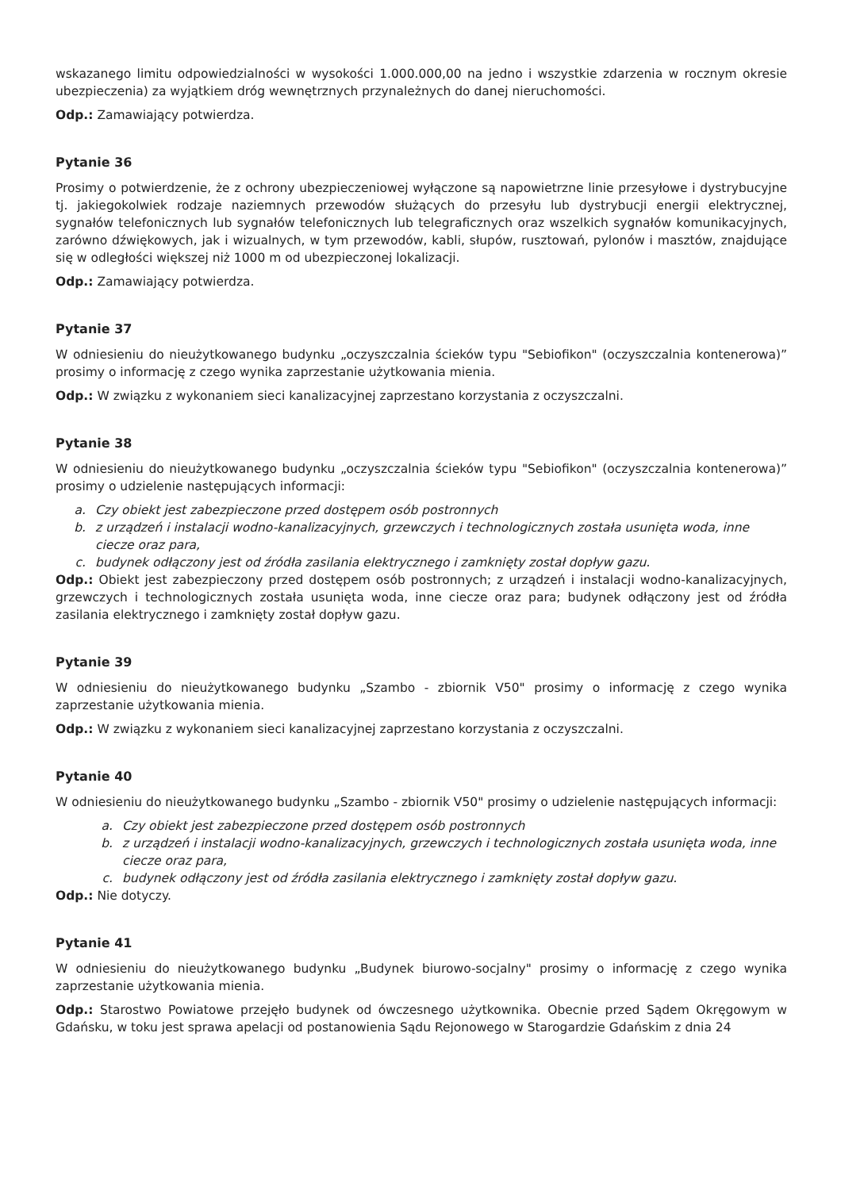wskazanego limitu odpowiedzialności w wysokości 1.000.000,00 na jedno i wszystkie zdarzenia w rocznym okresie ubezpieczenia) za wyjątkiem dróg wewnętrznych przynależnych do danej nieruchomości.
Odp.: Zamawiający potwierdza.
Pytanie 36
Prosimy o potwierdzenie, że z ochrony ubezpieczeniowej wyłączone są napowietrzne linie przesyłowe i dystrybucyjne tj. jakiegokolwiek rodzaje naziemnych przewodów służących do przesyłu lub dystrybucji energii elektrycznej, sygnałów telefonicznych lub sygnałów telefonicznych lub telegraficznych oraz wszelkich sygnałów komunikacyjnych, zarówno dźwiękowych, jak i wizualnych, w tym przewodów, kabli, słupów, rusztowań, pylonów i masztów, znajdujące się w odległości większej niż 1000 m od ubezpieczonej lokalizacji.
Odp.: Zamawiający potwierdza.
Pytanie 37
W odniesieniu do nieużytkowanego budynku „oczyszczalnia ścieków typu "Sebiofikon" (oczyszczalnia kontenerowa)” prosimy o informację z czego wynika zaprzestanie użytkowania mienia.
Odp.: W związku z wykonaniem sieci kanalizacyjnej zaprzestano korzystania z oczyszczalni.
Pytanie 38
W odniesieniu do nieużytkowanego budynku „oczyszczalnia ścieków typu "Sebiofikon" (oczyszczalnia kontenerowa)” prosimy o udzielenie następujących informacji:
a. Czy obiekt jest zabezpieczone przed dostępem osób postronnych
b. z urządzeń i instalacji wodno-kanalizacyjnych, grzewczych i technologicznych została usunięta woda, inne ciecze oraz para,
c. budynek odłączony jest od źródła zasilania elektrycznego i zamknięty został dopływ gazu.
Odp.: Obiekt jest zabezpieczony przed dostępem osób postronnych; z urządzeń i instalacji wodno-kanalizacyjnych, grzewczych i technologicznych została usunięta woda, inne ciecze oraz para; budynek odłączony jest od źródła zasilania elektrycznego i zamknięty został dopływ gazu.
Pytanie 39
W odniesieniu do nieużytkowanego budynku „Szambo - zbiornik V50" prosimy o informację z czego wynika zaprzestanie użytkowania mienia.
Odp.: W związku z wykonaniem sieci kanalizacyjnej zaprzestano korzystania z oczyszczalni.
Pytanie 40
W odniesieniu do nieużytkowanego budynku „Szambo - zbiornik V50" prosimy o udzielenie następujących informacji:
a. Czy obiekt jest zabezpieczone przed dostępem osób postronnych
b. z urządzeń i instalacji wodno-kanalizacyjnych, grzewczych i technologicznych została usunięta woda, inne ciecze oraz para,
c. budynek odłączony jest od źródła zasilania elektrycznego i zamknięty został dopływ gazu.
Odp.: Nie dotyczy.
Pytanie 41
W odniesieniu do nieużytkowanego budynku „Budynek biurowo-socjalny" prosimy o informację z czego wynika zaprzestanie użytkowania mienia.
Odp.: Starostwo Powiatowe przejęło budynek od ówczesnego użytkownika. Obecnie przed Sądem Okręgowym w Gdańsku, w toku jest sprawa apelacji od postanowienia Sądu Rejonowego w Starogardzie Gdańskim z dnia 24